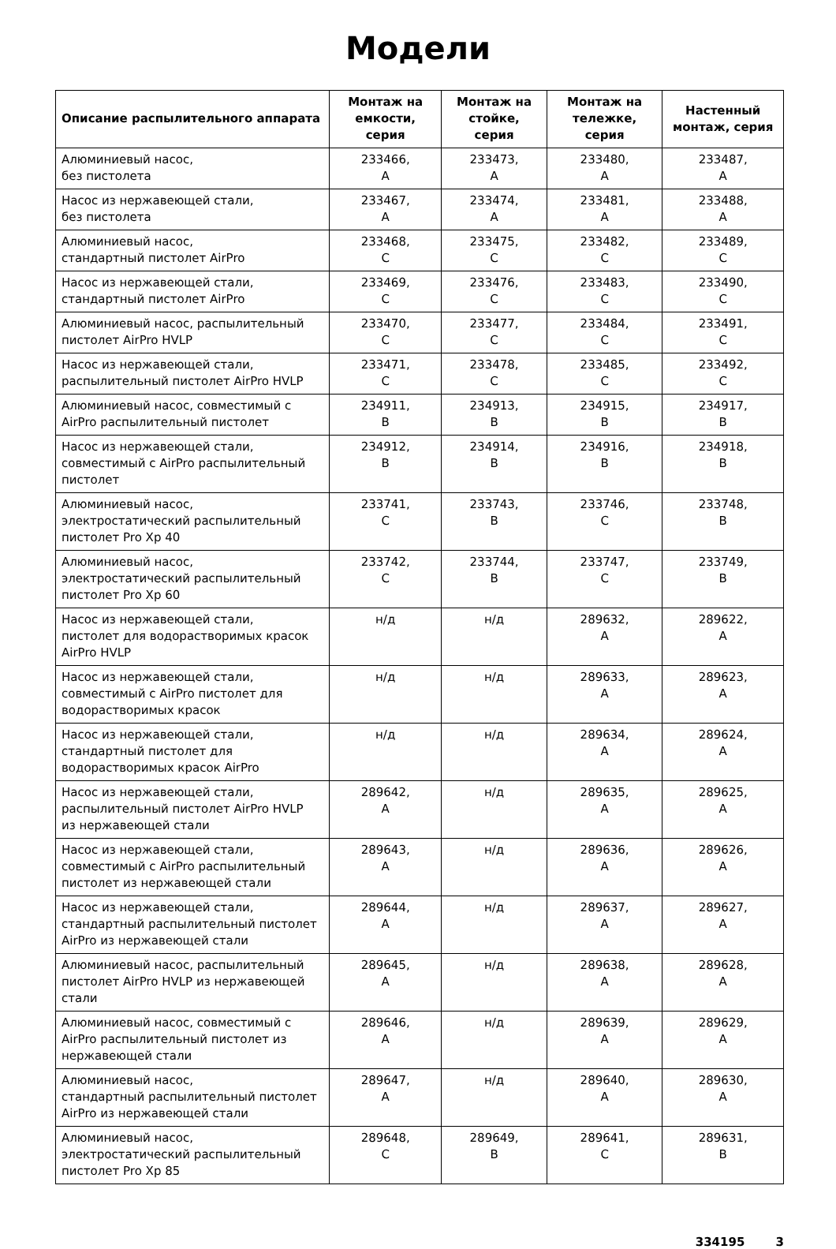Модели
| Описание распылительного аппарата | Монтаж на емкости, серия | Монтаж на стойке, серия | Монтаж на тележке, серия | Настенный монтаж, серия |
| --- | --- | --- | --- | --- |
| Алюминиевый насос, без пистолета | 233466, A | 233473, A | 233480, A | 233487, A |
| Насос из нержавеющей стали, без пистолета | 233467, A | 233474, A | 233481, A | 233488, A |
| Алюминиевый насос, стандартный пистолет AirPro | 233468, C | 233475, C | 233482, C | 233489, C |
| Насос из нержавеющей стали, стандартный пистолет AirPro | 233469, C | 233476, C | 233483, C | 233490, C |
| Алюминиевый насос, распылительный пистолет AirPro HVLP | 233470, C | 233477, C | 233484, C | 233491, C |
| Насос из нержавеющей стали, распылительный пистолет AirPro HVLP | 233471, C | 233478, C | 233485, C | 233492, C |
| Алюминиевый насос, совместимый с AirPro распылительный пистолет | 234911, B | 234913, B | 234915, B | 234917, B |
| Насос из нержавеющей стали, совместимый с AirPro распылительный пистолет | 234912, B | 234914, B | 234916, B | 234918, B |
| Алюминиевый насос, электростатический распылительный пистолет Pro Xp 40 | 233741, C | 233743, B | 233746, C | 233748, B |
| Алюминиевый насос, электростатический распылительный пистолет Pro Xp 60 | 233742, C | 233744, B | 233747, C | 233749, B |
| Насос из нержавеющей стали, пистолет для водорастворимых красок AirPro HVLP | н/д | н/д | 289632, A | 289622, A |
| Насос из нержавеющей стали, совместимый с AirPro пистолет для водорастворимых красок | н/д | н/д | 289633, A | 289623, A |
| Насос из нержавеющей стали, стандартный пистолет для водорастворимых красок AirPro | н/д | н/д | 289634, A | 289624, A |
| Насос из нержавеющей стали, распылительный пистолет AirPro HVLP из нержавеющей стали | 289642, A | н/д | 289635, A | 289625, A |
| Насос из нержавеющей стали, совместимый с AirPro распылительный пистолет из нержавеющей стали | 289643, A | н/д | 289636, A | 289626, A |
| Насос из нержавеющей стали, стандартный распылительный пистолет AirPro из нержавеющей стали | 289644, A | н/д | 289637, A | 289627, A |
| Алюминиевый насос, распылительный пистолет AirPro HVLP из нержавеющей стали | 289645, A | н/д | 289638, A | 289628, A |
| Алюминиевый насос, совместимый с AirPro распылительный пистолет из нержавеющей стали | 289646, A | н/д | 289639, A | 289629, A |
| Алюминиевый насос, стандартный распылительный пистолет AirPro из нержавеющей стали | 289647, A | н/д | 289640, A | 289630, A |
| Алюминиевый насос, электростатический распылительный пистолет Pro Xp 85 | 289648, C | 289649, B | 289641, C | 289631, B |
334195 3